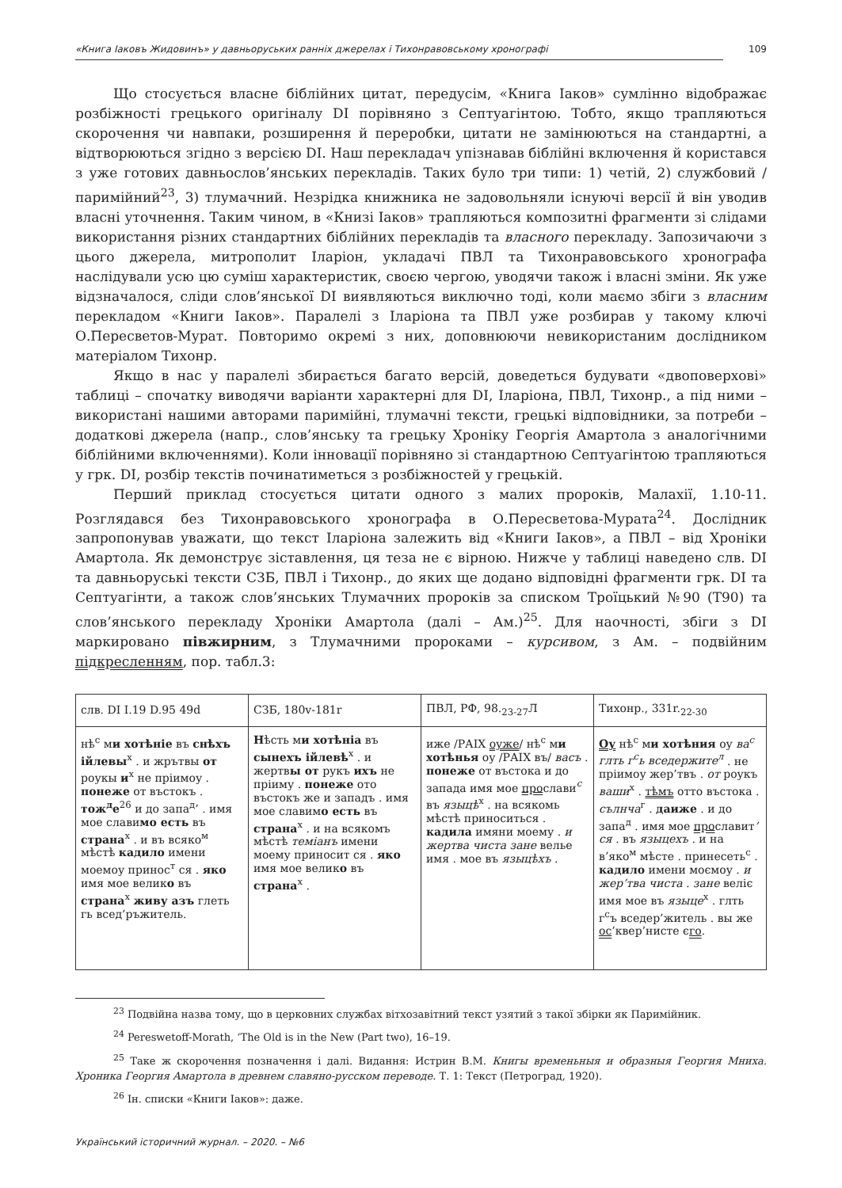«Книга Іаковъ Жидовинъ» у давньоруських ранніх джерелах і Тихонравовському хронографі 109
Що стосується власне біблійних цитат, передусім, «Книга Іаков» сумлінно відображає розбіжності грецького оригіналу DI порівняно з Септуагінтою. Тобто, якщо трапляються скорочення чи навпаки, розширення й переробки, цитати не замінюються на стандартні, а відтворюються згідно з версією DI. Наш перекладач упізнавав біблійні включення й користався з уже готових давньослов’янських перекладів. Таких було три типи: 1) четій, 2) службовий / паримійний<sup>23</sup>, 3) тлумачний. Незрідка книжника не задовольняли існуючі версії й він уводив власні уточнення. Таким чином, в «Книзі Іаков» трапляються композитні фрагменти зі слідами використання різних стандартних біблійних перекладів та власного перекладу. Запозичаючи з цього джерела, митрополит Іларіон, укладачі ПВЛ та Тихонравовського хронографа наслідували усю цю суміш характеристик, своєю чергою, уводячи також і власні зміни. Як уже відзначалося, сліди слов’янської DI виявляються виключно тоді, коли маємо збіги з власним перекладом «Книги Іаков». Паралелі з Іларіона та ПВЛ уже розбирав у такому ключі О.Пересветов-Мурат. Повторимо окремі з них, доповнюючи невикористаним дослідником матеріалом Тихонр.
Якщо в нас у паралелі збирається багато версій, доведеться будувати «двоповерхові» таблиці – спочатку виводячи варіанти характерні для DI, Іларіона, ПВЛ, Тихонр., а під ними – використані нашими авторами паримійні, тлумачні тексти, грецькі відповідники, за потреби – додаткові джерела (напр., слов’янську та грецьку Хроніку Георгія Амартола з аналогічними біблійними включеннями). Коли інновації порівняно зі стандартною Септуагінтою трапляються у грк. DI, розбір текстів починатиметься з розбіжностей у грецькій.
Перший приклад стосується цитати одного з малих пророків, Малахії, 1.10-11. Розглядався без Тихонравовського хронографа в О.Пересветова-Мурата<sup>24</sup>. Дослідник запропонував уважати, що текст Іларіона залежить від «Книги Іаков», а ПВЛ – від Хроніки Амартола. Як демонструє зіставлення, ця теза не є вірною. Нижче у таблиці наведено слв. DI та давньоруські тексти СЗБ, ПВЛ і Тихонр., до яких ще додано відповідні фрагменти грк. DI та Септуагінти, а також слов’янських Тлумачних пророків за списком Троїцький №90 (Т90) та слов’янського перекладу Хроніки Амартола (далі – Ам.)<sup>25</sup>. Для наочності, збіги з DI маркировано півжирним, з Тлумачними пророками – курсивом, з Ам. – подвійним підкресленням, пор. табл.3:
| слв. DI I.19 D.95 49d | СЗБ, 180v-181r | ПВЛ, РФ, 98.<sub>23-27</sub>Л | Тихонр., 331r.<sub>22-30</sub> |
| нѣ<sup>с</sup> м и хотѣніе въ снѣхъ ійлевы<sup>х</sup> . и жрътвы от роукы и<sup>х</sup> не пріимоу . понеже от въстокъ . тож<sup>д</sup>е<sup>26</sup> и до запа<sup>д</sup>’ . имя мое слави мо есть въ страна<sup>х</sup> . и въ всяко<sup>м</sup> мѣстѣ кадило имени моемоу принос<sup>т</sup> ся . яко имя мое велик о въ страна<sup>х</sup> живу азъ глеть гь всед’ръжитель. | Н ѣсть м и хотѣніа въ сынехъ ійлевѣ<sup>х</sup> . и жертв ы от рукъ ихъ не пріиму . понеже ото въстокъ же и западъ . имя мое славим о есть въ страна<sup>х</sup> . и на всякомъ мѣстѣ теміанъ имени моему приносит ся . яко имя мое велик о въ страна<sup>х</sup> . | иже /РАІХ оуже / нѣ<sup>с</sup> м и хотѣнья оу /РАІХ въ/ васъ . понеже от въстока и до запада имя мое про слави <sup>с</sup> въ языцѣ<sup>х</sup> . на всякомь мѣстѣ приноситься . кадила имяни моему . и жертва чиста зане велье имя . мое въ языцѣхъ . | Оу нѣ<sup>с</sup> м и хотѣния оу ва<sup>с</sup> глть г<sup>с</sup>ь вседержите<sup>л</sup> . не пріимоу жер’твъ . от роукъ ваши<sup>х</sup> . тѣмъ отто въстока . сълнча<sup>г</sup> . даиже . и до запа<sup>д</sup> . имя мое про славит ’ ся . въ языцехъ . и на в’яко<sup>м</sup> мѣсте . принесеть<sup>с</sup> . кадило имени моємоу . и жер’тва чиста . зане веліє имя мое въ языце<sup>х</sup> . глть г<sup>с</sup>ъ вседер’житель . вы же ос ’квер’нисте є го . |
<sup>23</sup> Подвійна назва тому, що в церковних службах вітхозавітний текст узятий з такої збірки як Паримійник.
<sup>24</sup> Pereswetoff-Morath, ‘The Old is in the New (Part two), 16–19.
<sup>25</sup> Таке ж скорочення позначення і далі. Видання: Истрин В.М. Книгы временьныя и образныя Георгия Мниха. Хроника Георгия Амартола в древнем славяно-русском переводе. Т. 1: Текст (Петроград, 1920).
<sup>26</sup> Ін. списки «Книги Іаков»: даже.
Український історичний журнал. – 2020. – №6